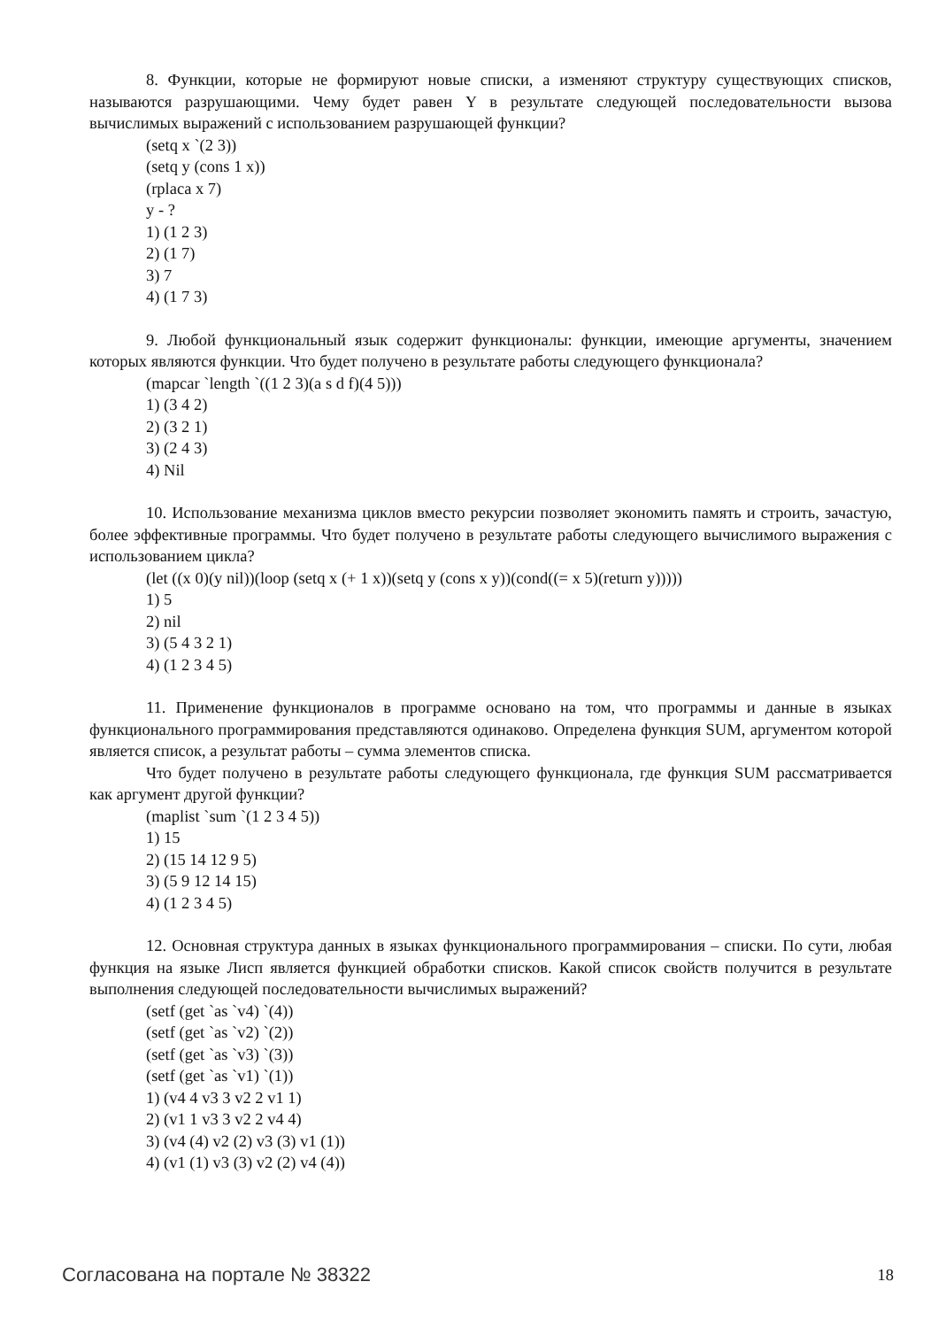8. Функции, которые не формируют новые списки, а изменяют структуру существующих списков, называются разрушающими. Чему будет равен Y в результате следующей последовательности вызова вычислимых выражений с использованием разрушающей функции?
(setq x `(2 3))
(setq y (cons 1 x))
(rplaca x 7)
y - ?
1) (1 2 3)
2) (1 7)
3) 7
4) (1 7 3)
9. Любой функциональный язык содержит функционалы: функции, имеющие аргументы, значением которых являются функции. Что будет получено в результате работы следующего функционала?
(mapcar `length `((1 2 3)(a s d f)(4 5)))
1) (3 4 2)
2) (3 2 1)
3) (2 4 3)
4) Nil
10. Использование механизма циклов вместо рекурсии позволяет экономить память и строить, зачастую, более эффективные программы. Что будет получено в результате работы следующего вычислимого выражения с использованием цикла?
(let ((x 0)(y nil))(loop (setq x (+ 1 x))(setq y (cons x y))(cond((= x 5)(return y)))))
1) 5
2) nil
3) (5 4 3 2 1)
4) (1 2 3 4 5)
11. Применение функционалов в программе основано на том, что программы и данные в языках функционального программирования представляются одинаково. Определена функция SUM, аргументом которой является список, а результат работы – сумма элементов списка.
Что будет получено в результате работы следующего функционала, где функция SUM рассматривается как аргумент другой функции?
(maplist `sum `(1 2 3 4 5))
1) 15
2) (15 14 12 9 5)
3) (5 9 12 14 15)
4) (1 2 3 4 5)
12. Основная структура данных в языках функционального программирования – списки. По сути, любая функция на языке Лисп является функцией обработки списков. Какой список свойств получится в результате выполнения следующей последовательности вычислимых выражений?
(setf (get `as `v4) `(4))
(setf (get `as `v2) `(2))
(setf (get `as `v3) `(3))
(setf (get `as `v1) `(1))
1) (v4 4 v3 3 v2 2 v1 1)
2) (v1 1 v3 3 v2 2 v4 4)
3) (v4 (4) v2 (2) v3 (3) v1 (1))
4) (v1 (1) v3 (3) v2 (2) v4 (4))
Согласована на портале № 38322 18